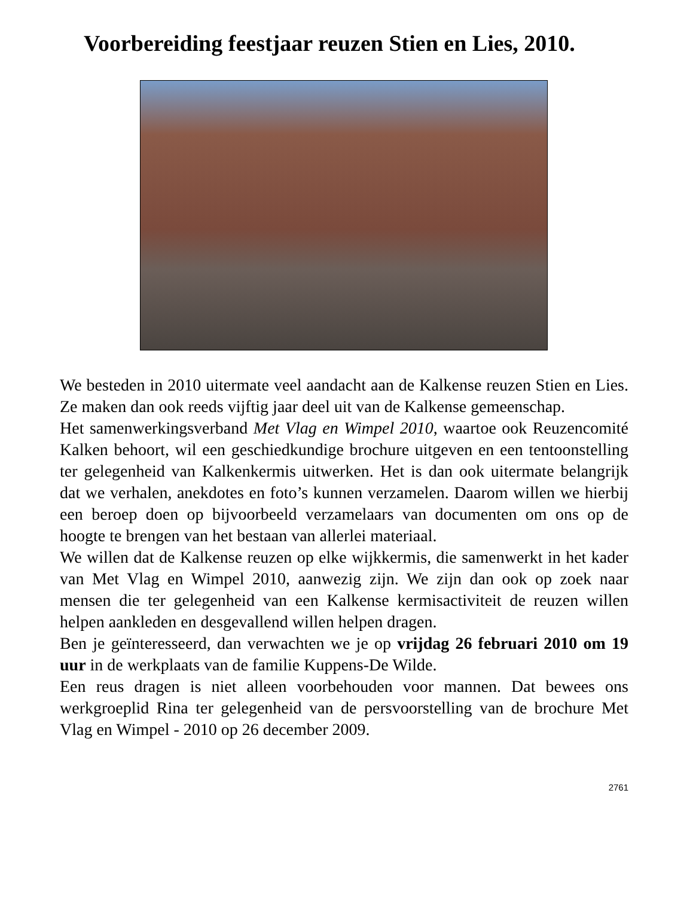Voorbereiding feestjaar reuzen Stien en Lies, 2010.
We besteden in 2010 uitermate veel aandacht aan de Kalkense reuzen Stien en Lies. Ze maken dan ook reeds vijftig jaar deel uit van de Kalkense gemeenschap.
Het samenwerkingsverband Met Vlag en Wimpel 2010, waartoe ook Reuzencomité Kalken behoort, wil een geschiedkundige brochure uitgeven en een tentoonstelling ter gelegenheid van Kalkenkermis uitwerken. Het is dan ook uitermate belangrijk dat we verhalen, anekdotes en foto’s kunnen verzamelen. Daarom willen we hierbij een beroep doen op bijvoorbeeld verzamelaars van documenten om ons op de hoogte te brengen van het bestaan van allerlei materiaal.
We willen dat de Kalkense reuzen op elke wijkkermis, die samenwerkt in het kader van Met Vlag en Wimpel 2010, aanwezig zijn. We zijn dan ook op zoek naar mensen die ter gelegenheid van een Kalkense kermisactiviteit de reuzen willen helpen aankleden en desgevallend willen helpen dragen.
Ben je geïnteresseerd, dan verwachten we je op vrijdag 26 februari 2010 om 19 uur in de werkplaats van de familie Kuppens-De Wilde.
Een reus dragen is niet alleen voorbehouden voor mannen. Dat bewees ons werkgroeplid Rina ter gelegenheid van de persvoorstelling van de brochure Met Vlag en Wimpel - 2010 op 26 december 2009.
2761